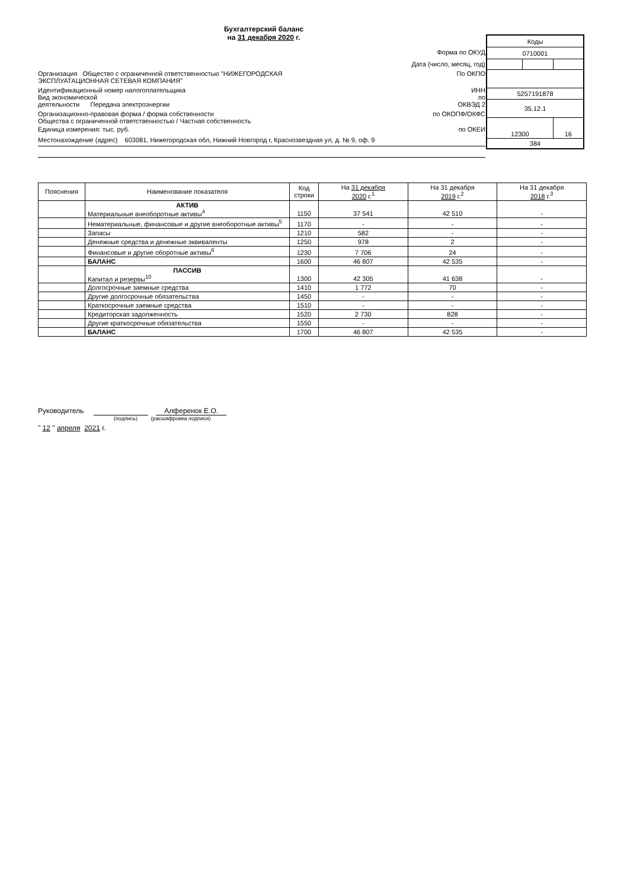Бухгалтерский баланс
на 31 декабря 2020 г.
| Коды | | |
| 0710001 | | |
| 5257191878 | | |
| 35.12.1 | | |
| 12300 | | 16 |
| 384 | | |
Форма по ОКУД
Дата (число, месяц, год)
Организация Общество с ограниченной ответственностью "НИЖЕГОРОДСКАЯ
ЭКСПЛУАТАЦИОННАЯ СЕТЕВАЯ КОМПАНИЯ"
По ОКПО
Идентификационный номер налогоплательщика
ИНН
Вид экономической
деятельности Передача электроэнергии
по
ОКВЭД 2
Организационно-правовая форма / форма собственности
Общества с ограниченной ответственностью / Частная собственность
по ОКОПФ/ОКФС
Единица измерения: тыс. руб. по ОКЕИ
Местонахождение (адрес) 603081, Нижегородская обл, Нижний Новгород г, Краснозвездная ул, д. № 9, оф. 9
| Пояснения | Наименование показателя | Код строки | На 31 декабря 2020 г.<sup>1</sup> | На 31 декабря 2019 г.<sup>2</sup> | На 31 декабря 2018 г.<sup>3</sup> |
| --- | --- | --- | --- | --- | --- |
| | АКТИВ Материальные внеоборотные активы<sup>4</sup> | 1150 | 37 541 | 42 510 | - |
| | Нематериальные, финансовые и другие внеоборотные активы<sup>5</sup> | 1170 | - | - | - |
| | Запасы | 1210 | 582 | - | - |
| | Денежные средства и денежные эквиваленты | 1250 | 978 | 2 | - |
| | Финансовые и другие оборотные активы<sup>6</sup> | 1230 | 7 706 | 24 | - |
| | БАЛАНС | 1600 | 46 807 | 42 535 | - |
| | ПАССИВ Капитал и резервы<sup>10</sup> | 1300 | 42 305 | 41 638 | - |
| | Долгосрочные заемные средства | 1410 | 1 772 | 70 | - |
| | Другие долгосрочные обязательства | 1450 | - | - | - |
| | Краткосрочные заемные средства | 1510 | - | - | - |
| | Кредиторская задолженность | 1520 | 2 730 | 828 | - |
| | Другие краткосрочные обязательства | 1550 | - | - | - |
| | БАЛАНС | 1700 | 46 807 | 42 535 | - |
Руководитель Алференок Е.О.
(подпись) (расшифровка подписи)
" 12 " апреля 2021 г.